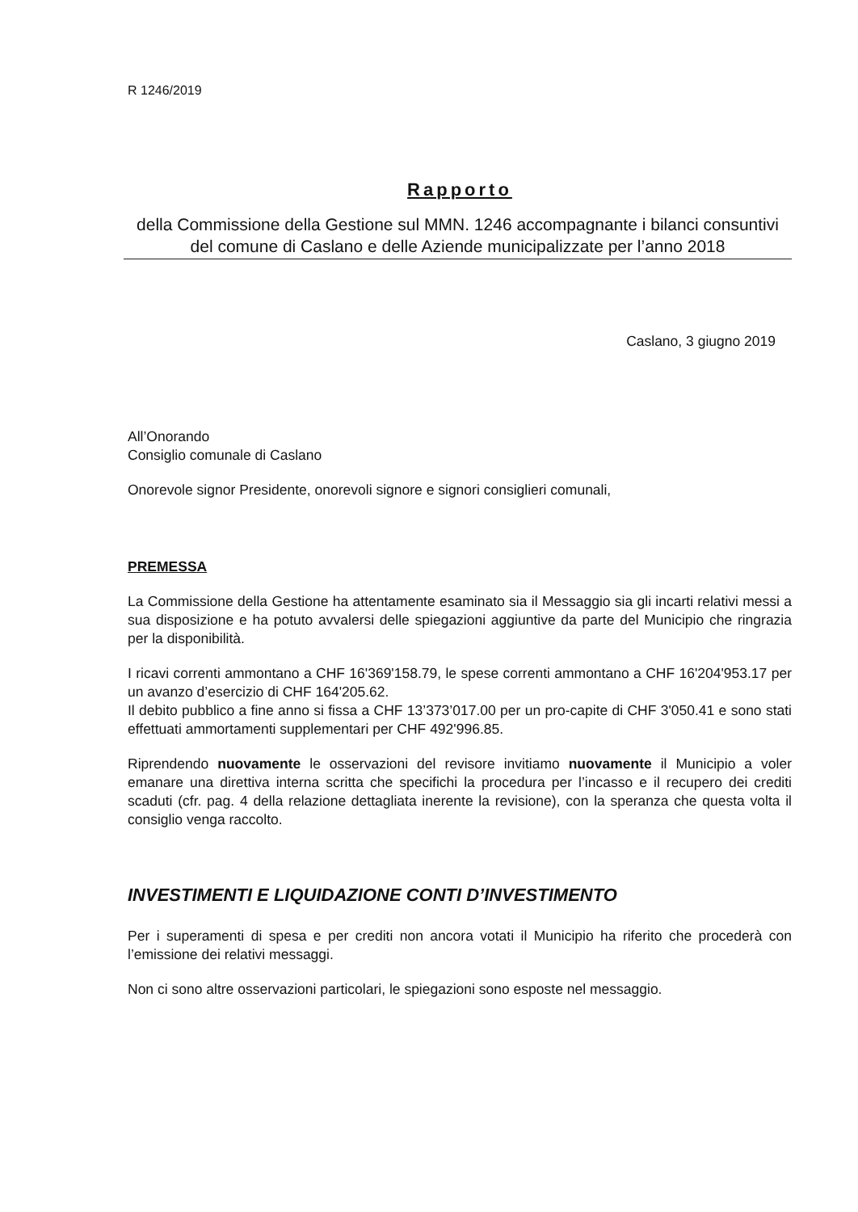R 1246/2019
Rapporto
della Commissione della Gestione sul MMN. 1246 accompagnante i bilanci consuntivi del comune di Caslano e delle Aziende municipalizzate per l’anno 2018
Caslano, 3 giugno 2019
All’Onorando
Consiglio comunale di Caslano
Onorevole signor Presidente, onorevoli signore e signori consiglieri comunali,
PREMESSA
La Commissione della Gestione ha attentamente esaminato sia il Messaggio sia gli incarti relativi messi a sua disposizione e ha potuto avvalersi delle spiegazioni aggiuntive da parte del Municipio che ringrazia per la disponibilità.
I ricavi correnti ammontano a CHF 16'369'158.79, le spese correnti ammontano a CHF 16'204'953.17 per un avanzo d’esercizio di CHF 164'205.62.
Il debito pubblico a fine anno si fissa a CHF 13’373’017.00 per un pro-capite di CHF 3'050.41 e sono stati effettuati ammortamenti supplementari per CHF 492'996.85.
Riprendendo nuovamente le osservazioni del revisore invitiamo nuovamente il Municipio a voler emanare una direttiva interna scritta che specifichi la procedura per l’incasso e il recupero dei crediti scaduti (cfr. pag. 4 della relazione dettagliata inerente la revisione), con la speranza che questa volta il consiglio venga raccolto.
INVESTIMENTI E LIQUIDAZIONE CONTI D’INVESTIMENTO
Per i superamenti di spesa e per crediti non ancora votati il Municipio ha riferito che procederà con l’emissione dei relativi messaggi.
Non ci sono altre osservazioni particolari, le spiegazioni sono esposte nel messaggio.